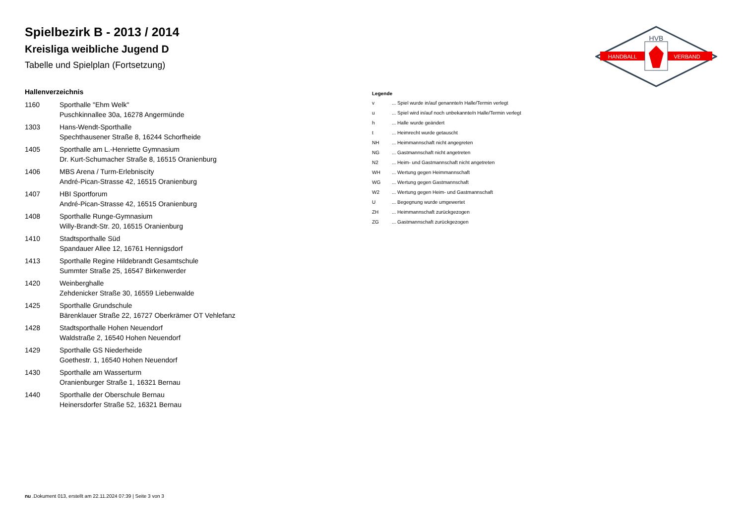HVB
HANDBALL
VERBAND
Spielbezirk B - 2013 / 2014
Kreisliga weibliche Jugend D
Tabelle und Spielplan (Fortsetzung)
Hallenverzeichnis
| 1160 | Sporthalle "Ehm Welk" |
| | Puschkinnallee 30a, 16278 Angermünde |
| 1303 | Hans-Wendt-Sporthalle |
| | Spechthausener Straße 8, 16244 Schorfheide |
| 1405 | Sporthalle am L.-Henriette Gymnasium |
| | Dr. Kurt-Schumacher Straße 8, 16515 Oranienburg |
| 1406 | MBS Arena / Turm-Erlebniscity |
| | André-Pican-Strasse 42, 16515 Oranienburg |
| 1407 | HBI Sportforum |
| | André-Pican-Strasse 42, 16515 Oranienburg |
| 1408 | Sporthalle Runge-Gymnasium |
| | Willy-Brandt-Str. 20, 16515 Oranienburg |
| 1410 | Stadtsporthalle Süd |
| | Spandauer Allee 12, 16761 Hennigsdorf |
| 1413 | Sporthalle Regine Hildebrandt Gesamtschule |
| | Summter Straße 25, 16547 Birkenwerder |
| 1420 | Weinberghalle |
| | Zehdenicker Straße 30, 16559 Liebenwalde |
| 1425 | Sporthalle Grundschule |
| | Bärenklauer Straße 22, 16727 Oberkrämer OT Vehlefanz |
| 1428 | Stadtsporthalle Hohen Neuendorf |
| | Waldstraße 2, 16540 Hohen Neuendorf |
| 1429 | Sporthalle GS Niederheide |
| | Goethestr. 1, 16540 Hohen Neuendorf |
| 1430 | Sporthalle am Wasserturm |
| | Oranienburger Straße 1, 16321 Bernau |
| 1440 | Sporthalle der Oberschule Bernau |
| | Heinersdorfer Straße 52, 16321 Bernau |
Legende
| v | ... Spiel wurde in/auf genannte/n Halle/Termin verlegt |
| u | ... Spiel wird in/auf noch unbekannte/n Halle/Termin verlegt |
| h | ... Halle wurde geändert |
| t | ... Heimrecht wurde getauscht |
| NH | ... Heimmannschaft nicht angegreten |
| NG | ... Gastmannschaft nicht angetreten |
| N2 | ... Heim- und Gastmannschaft nicht angetreten |
| WH | ... Wertung gegen Heimmannschaft |
| WG | ... Wertung gegen Gastmannschaft |
| W2 | ... Wertung gegen Heim- und Gastmannschaft |
| U | ... Begegnung wurde umgewertet |
| ZH | ... Heimmannschaft zurückgezogen |
| ZG | ... Gastmannschaft zurückgezogen |
nu .Dokument 013, erstellt am 22.11.2024 07:39 | Seite 3 von 3